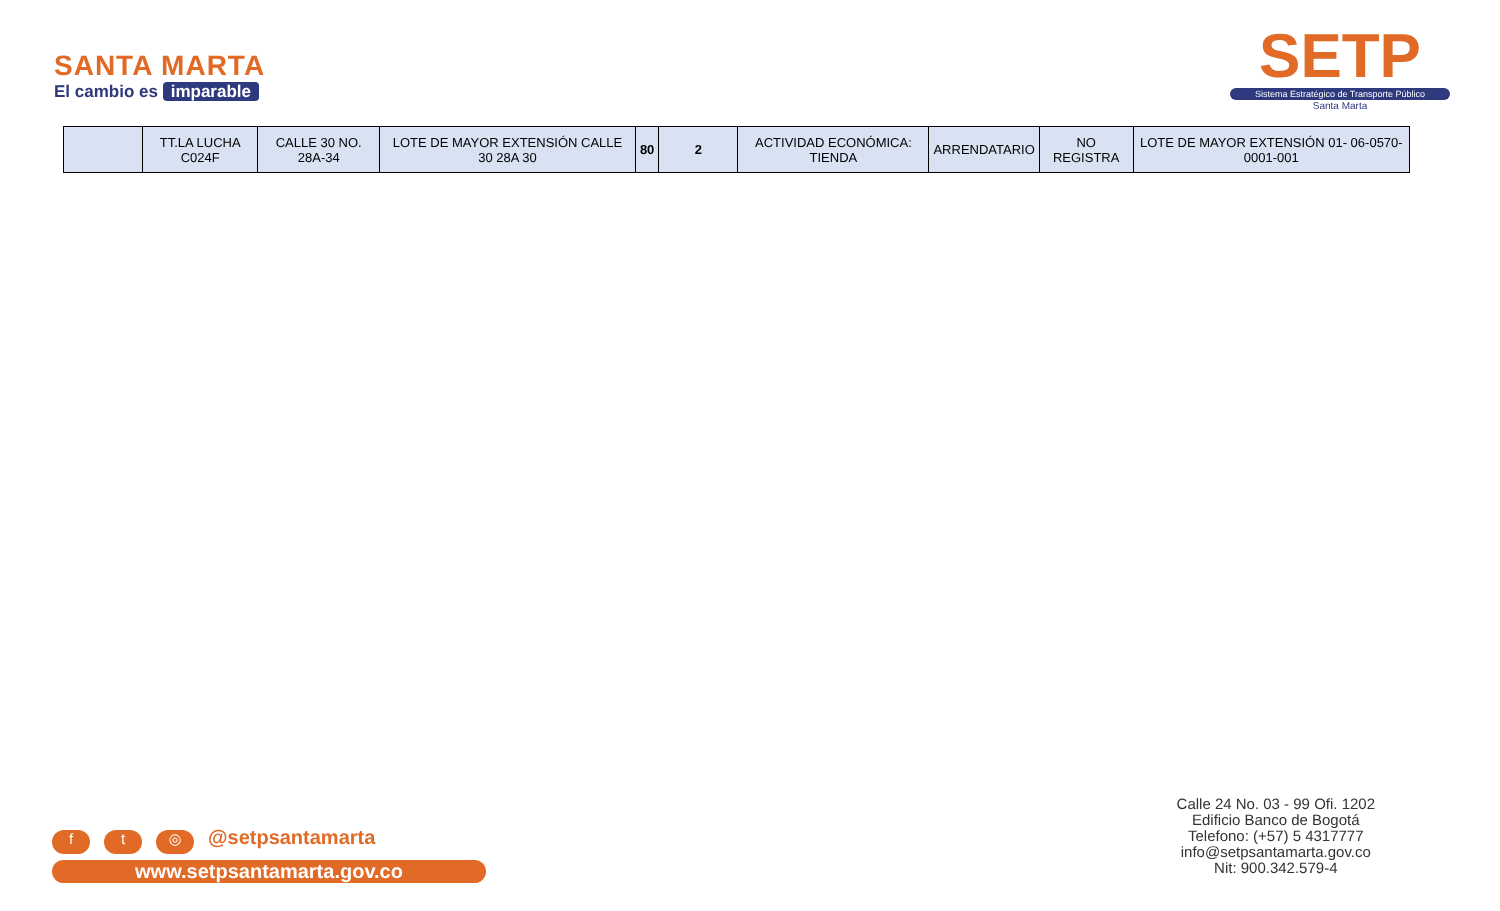SANTA MARTA
El cambio es imparable
SETP
Sistema Estratégico de Transporte Público
Santa Marta
| | TT.LA LUCHA C024F | CALLE 30 NO. 28A-34 | LOTE DE MAYOR EXTENSIÓN CALLE 30 28A 30 | 80 | 2 | ACTIVIDAD ECONÓMICA: TIENDA | ARRENDATARIO | NO REGISTRA | LOTE DE MAYOR EXTENSIÓN 01- 06-0570-0001-001 |
Calle 24 No. 03 - 99 Ofi. 1202
Edificio Banco de Bogotá
Telefono: (+57) 5 4317777
info@setpsantamarta.gov.co
Nit: 900.342.579-4
ft ◎ @setpsantamarta
www.setpsantamarta.gov.co